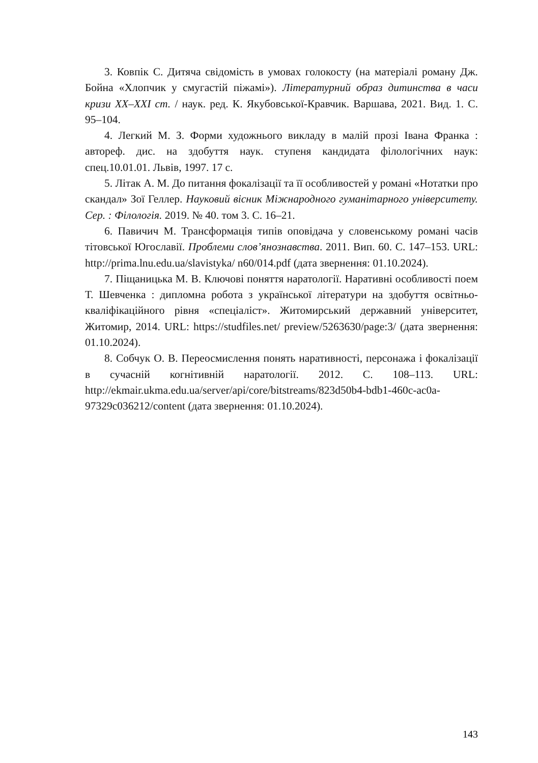3. Ковпік С. Дитяча свідомість в умовах голокосту (на матеріалі роману Дж. Бойна «Хлопчик у смугастій піжамі»). Літературний образ дитинства в часи кризи XX–XXI ст. / наук. ред. К. Якубовської-Кравчик. Варшава, 2021. Вид. 1. С. 95–104.
4. Легкий М. З. Форми художнього викладу в малій прозі Івана Франка : автореф. дис. на здобуття наук. ступеня кандидата філологічних наук: спец.10.01.01. Львів, 1997. 17 с.
5. Літак А. М. До питання фокалізації та її особливостей у романі «Нотатки про скандал» Зої Геллер. Науковий вісник Міжнародного гуманітарного університету. Сер. : Філологія. 2019. № 40. том 3. С. 16–21.
6. Павичич М. Трансформація типів оповідача у словенському романі часів тітовської Югославії. Проблеми слов’янознавства. 2011. Вип. 60. С. 147–153. URL: http://prima.lnu.edu.ua/slavistyka/ n60/014.pdf (дата звернення: 01.10.2024).
7. Піщаницька М. В. Ключові поняття наратології. Наративні особливості поем Т. Шевченка : дипломна робота з української літератури на здобуття освітньо-кваліфікаційного рівня «спеціаліст». Житомирський державний університет, Житомир, 2014. URL: https://studfiles.net/ preview/5263630/page:3/ (дата звернення: 01.10.2024).
8. Собчук О. В. Переосмислення понять наративності, персонажа і фокалізації в сучасній когнітивній наратології. 2012. С. 108–113. URL: http://ekmair.ukma.edu.ua/server/api/core/bitstreams/823d50b4-bdb1-460c-ac0a-97329c036212/content (дата звернення: 01.10.2024).
143